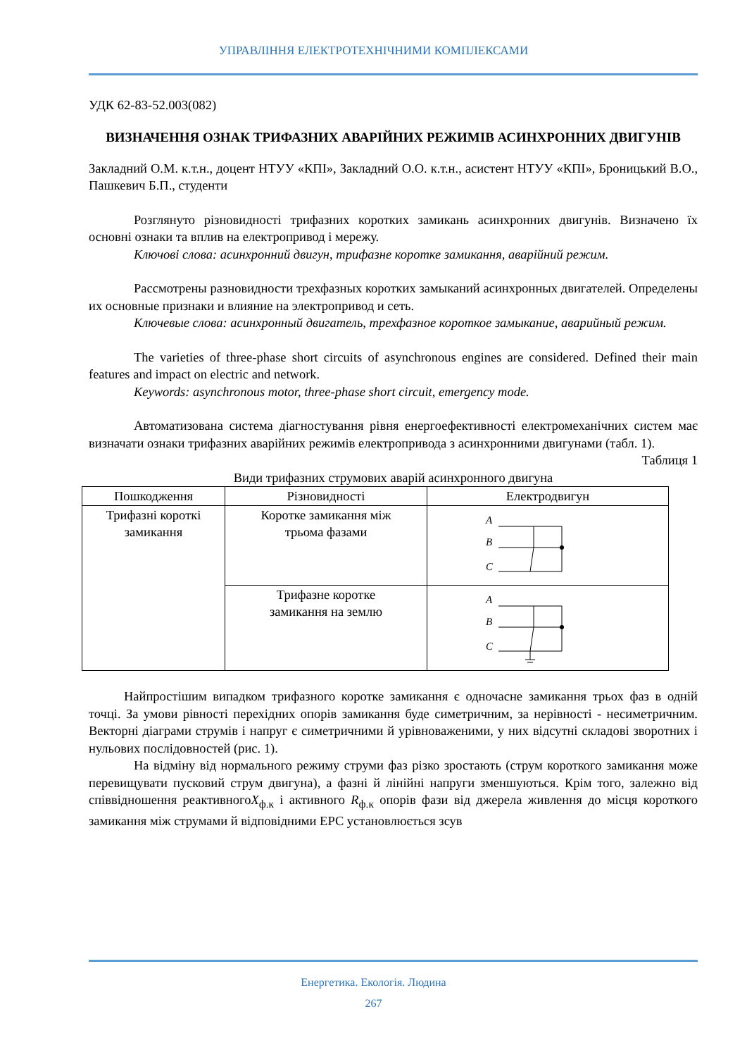УПРАВЛІННЯ ЕЛЕКТРОТЕХНІЧНИМИ КОМПЛЕКСАМИ
УДК 62-83-52.003(082)
ВИЗНАЧЕННЯ ОЗНАК ТРИФАЗНИХ АВАРІЙНИХ РЕЖИМІВ АСИНХРОННИХ ДВИГУНІВ
Закладний О.М. к.т.н., доцент НТУУ «КПІ», Закладний О.О. к.т.н., асистент НТУУ «КПІ», Броницький В.О., Пашкевич Б.П., студенти
Розглянуто різновидності трифазних коротких замикань асинхронних двигунів. Визначено їх основні ознаки та вплив на електропривод і мережу.
Ключові слова: асинхронний двигун, трифазне коротке замикання, аварійний режим.
Рассмотрены разновидности трехфазных коротких замыканий асинхронных двигателей. Определены их основные признаки и влияние на электропривод и сеть.
Ключевые слова: асинхронный двигатель, трехфазное короткое замыкание, аварийный режим.
The varieties of three-phase short circuits of asynchronous engines are considered. Defined their main features and impact on electric and network.
Keywords: asynchronous motor, three-phase short circuit, emergency mode.
Автоматизована система діагностування рівня енергоефективності електромеханічних систем має визначати ознаки трифазних аварійних режимів електропривода з асинхронними двигунами (табл. 1).
Таблиця 1
Види трифазних струмових аварій асинхронного двигуна
| Пошкодження | Різновидності | Електродвигун |
| --- | --- | --- |
| Трифазні короткі замикання | Коротке замикання між трьома фазами | A B C |
| | Трифазне коротке замикання на землю | A B C |
Найпростішим випадком трифазного коротке замикання є одночасне замикання трьох фаз в одній точці. За умови рівності перехідних опорів замикання буде симетричним, за нерівності - несиметричним. Векторні діаграми струмів і напруг є симетричними й урівноваженими, у них відсутні складові зворотних і нульових послідовностей (рис. 1).
На відміну від нормального режиму струми фаз різко зростають (струм короткого замикання може перевищувати пусковий струм двигуна), а фазні й лінійні напруги зменшуються. Крім того, залежно від співвідношення реактивногоX<sub>ф.к</sub> і активного R<sub>ф.к</sub> опорів фази від джерела живлення до місця короткого замикання між струмами й відповідними ЕРС установлюється зсув
Енергетика. Екологія. Людина
267